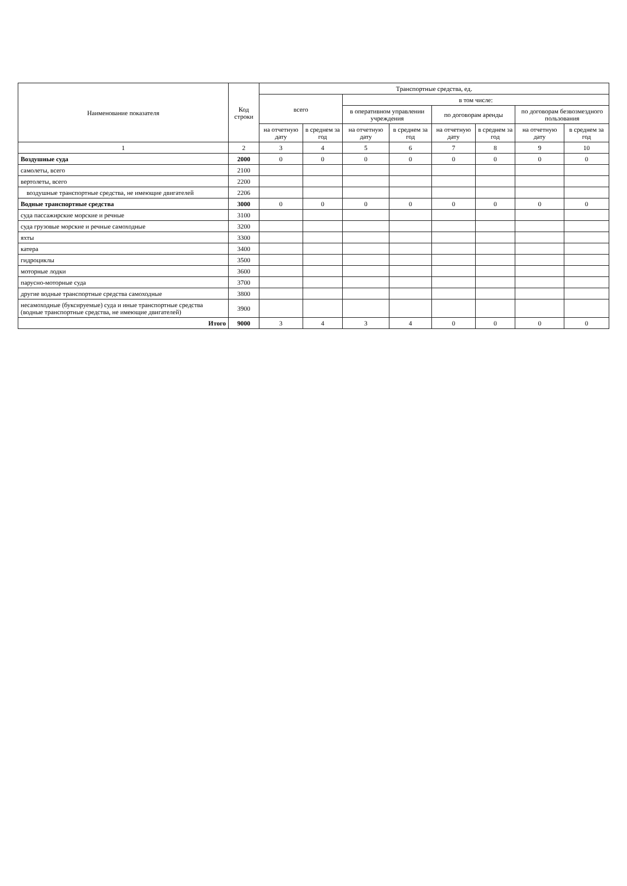| Наименование показателя | Код строки | Транспортные средства, ед. | | | | | | | |
| --- | --- | --- | --- | --- | --- | --- | --- | --- | --- |
| | | всего | | в том числе: | | | | | |
| | | | | в оперативном управлении учреждения | | по договорам аренды | | по договорам безвозмездного пользования | |
| | | на отчетную дату | в среднем за год | на отчетную дату | в среднем за год | на отчетную дату | в среднем за год | на отчетную дату | в среднем за год |
| 1 | 2 | 3 | 4 | 5 | 6 | 7 | 8 | 9 | 10 |
| Воздушные суда | 2000 | 0 | 0 | 0 | 0 | 0 | 0 | 0 | 0 |
| самолеты, всего | 2100 | | | | | | | | |
| вертолеты, всего | 2200 | | | | | | | | |
| воздушные транспортные средства, не имеющие двигателей | 2206 | | | | | | | | |
| Водные транспортные средства | 3000 | 0 | 0 | 0 | 0 | 0 | 0 | 0 | 0 |
| суда пассажирские морские и речные | 3100 | | | | | | | | |
| суда грузовые морские и речные самоходные | 3200 | | | | | | | | |
| яхты | 3300 | | | | | | | | |
| катера | 3400 | | | | | | | | |
| гидроциклы | 3500 | | | | | | | | |
| моторные лодки | 3600 | | | | | | | | |
| парусно-моторные суда | 3700 | | | | | | | | |
| другие водные транспортные средства самоходные | 3800 | | | | | | | | |
| несамоходные (буксируемые) суда и иные транспортные средства (водные транспортные средства, не имеющие двигателей) | 3900 | | | | | | | | |
| Итого | 9000 | 3 | 4 | 3 | 4 | 0 | 0 | 0 | 0 |